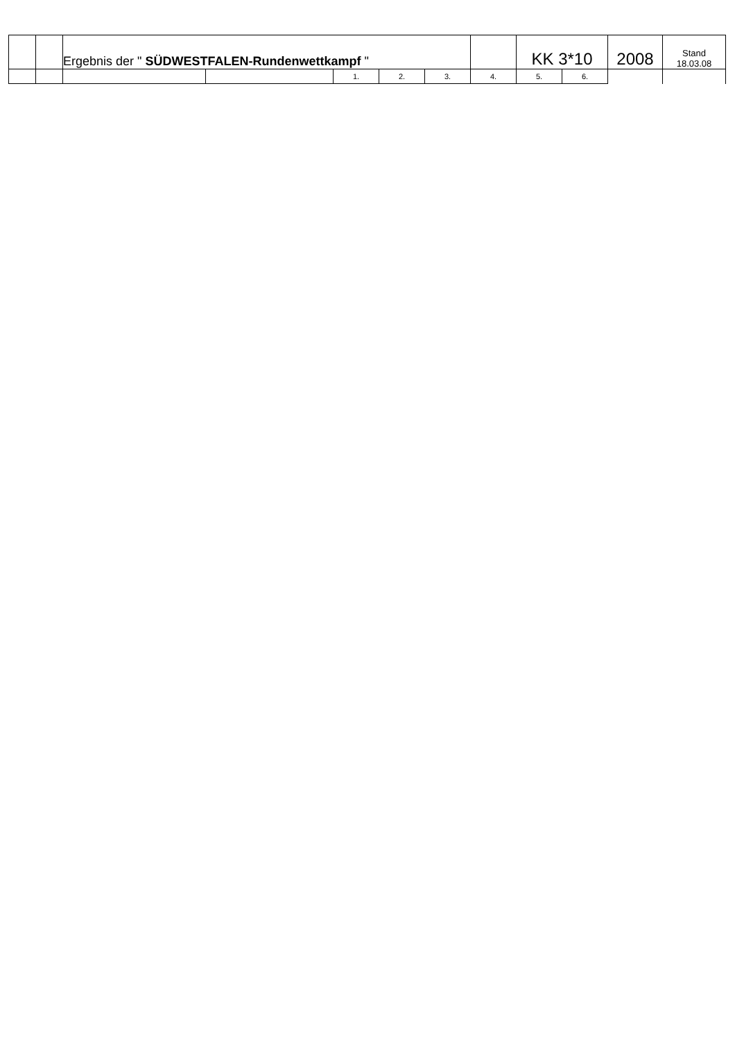| | | Ergebnis der " SÜDWESTFALEN-Rundenwettkampf " | | | | | | KK 3*10 | | 2008 | Stand 18.03.08 |
| | | | | 1. | 2. | 3. | 4. | 5. | 6. | | |